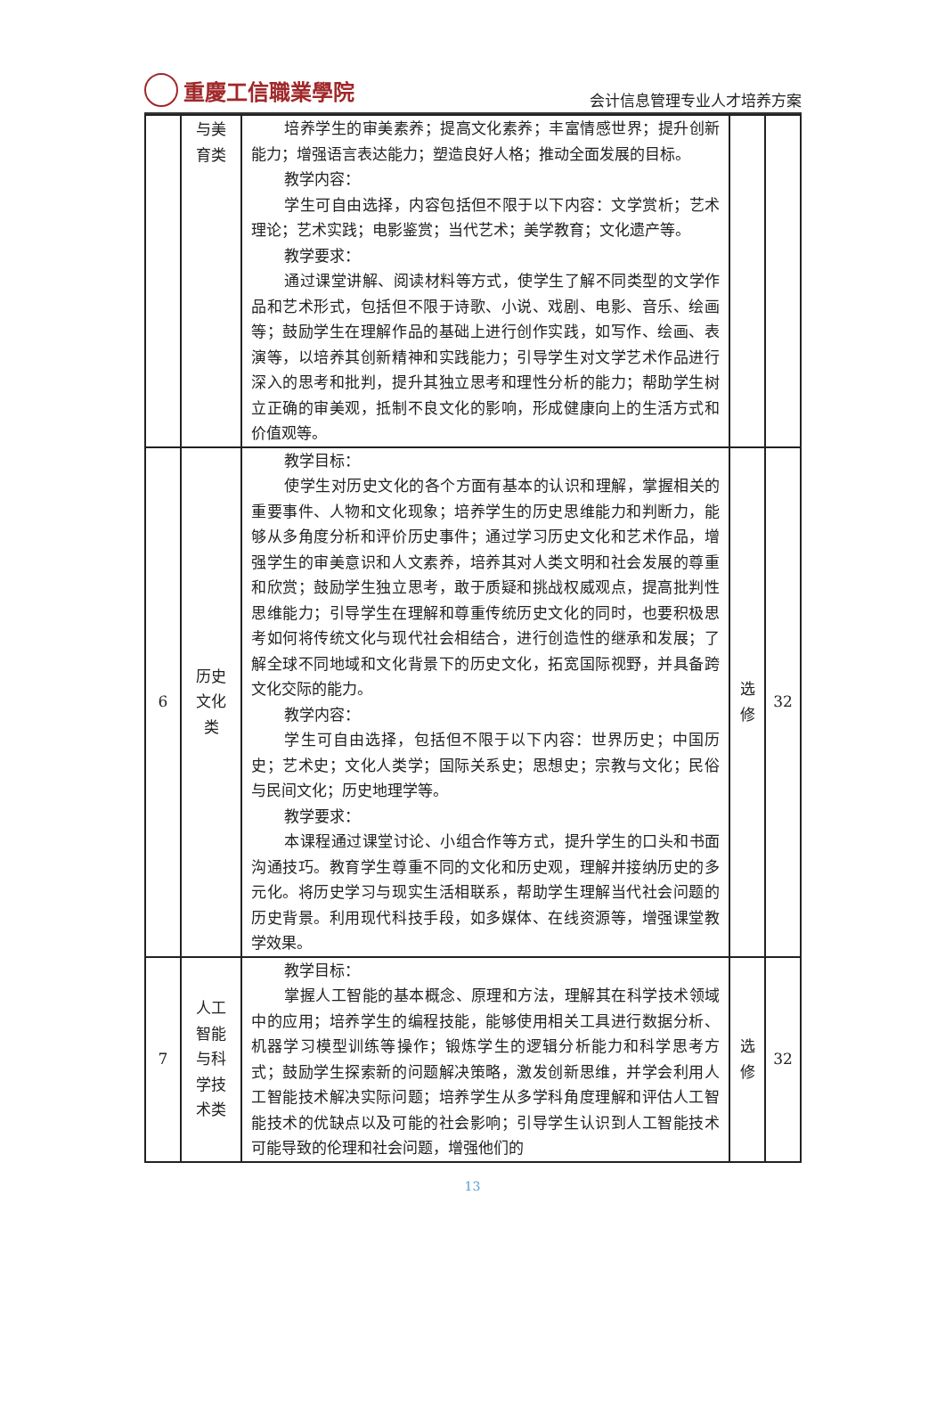重慶工信職業學院
会计信息管理专业人才培养方案
| | 与美 育类 | 培养学生的审美素养；提高文化素养；丰富情感世界；提升创新能力；增强语言表达能力；塑造良好人格；推动全面发展的目标。 教学内容： 学生可自由选择，内容包括但不限于以下内容：文学赏析；艺术理论；艺术实践；电影鉴赏；当代艺术；美学教育；文化遗产等。 教学要求： 通过课堂讲解、阅读材料等方式，使学生了解不同类型的文学作品和艺术形式，包括但不限于诗歌、小说、戏剧、电影、音乐、绘画等；鼓励学生在理解作品的基础上进行创作实践，如写作、绘画、表演等，以培养其创新精神和实践能力；引导学生对文学艺术作品进行深入的思考和批判，提升其独立思考和理性分析的能力；帮助学生树立正确的审美观，抵制不良文化的影响，形成健康向上的生活方式和价值观等。 | | |
| 6 | 历史 文化 类 | 教学目标： 使学生对历史文化的各个方面有基本的认识和理解，掌握相关的重要事件、人物和文化现象；培养学生的历史思维能力和判断力，能够从多角度分析和评价历史事件；通过学习历史文化和艺术作品，增强学生的审美意识和人文素养，培养其对人类文明和社会发展的尊重和欣赏；鼓励学生独立思考，敢于质疑和挑战权威观点，提高批判性思维能力；引导学生在理解和尊重传统历史文化的同时，也要积极思考如何将传统文化与现代社会相结合，进行创造性的继承和发展；了解全球不同地域和文化背景下的历史文化，拓宽国际视野，并具备跨文化交际的能力。 教学内容： 学生可自由选择，包括但不限于以下内容：世界历史；中国历史；艺术史；文化人类学；国际关系史；思想史；宗教与文化；民俗与民间文化；历史地理学等。 教学要求： 本课程通过课堂讨论、小组合作等方式，提升学生的口头和书面沟通技巧。教育学生尊重不同的文化和历史观，理解并接纳历史的多元化。将历史学习与现实生活相联系，帮助学生理解当代社会问题的历史背景。利用现代科技手段，如多媒体、在线资源等，增强课堂教学效果。 | 选 修 | 32 |
| 7 | 人工 智能 与科 学技 术类 | 教学目标： 掌握人工智能的基本概念、原理和方法，理解其在科学技术领域中的应用；培养学生的编程技能，能够使用相关工具进行数据分析、机器学习模型训练等操作；锻炼学生的逻辑分析能力和科学思考方式；鼓励学生探索新的问题解决策略，激发创新思维，并学会利用人工智能技术解决实际问题；培养学生从多学科角度理解和评估人工智能技术的优缺点以及可能的社会影响；引导学生认识到人工智能技术可能导致的伦理和社会问题，增强他们的 | 选 修 | 32 |
13